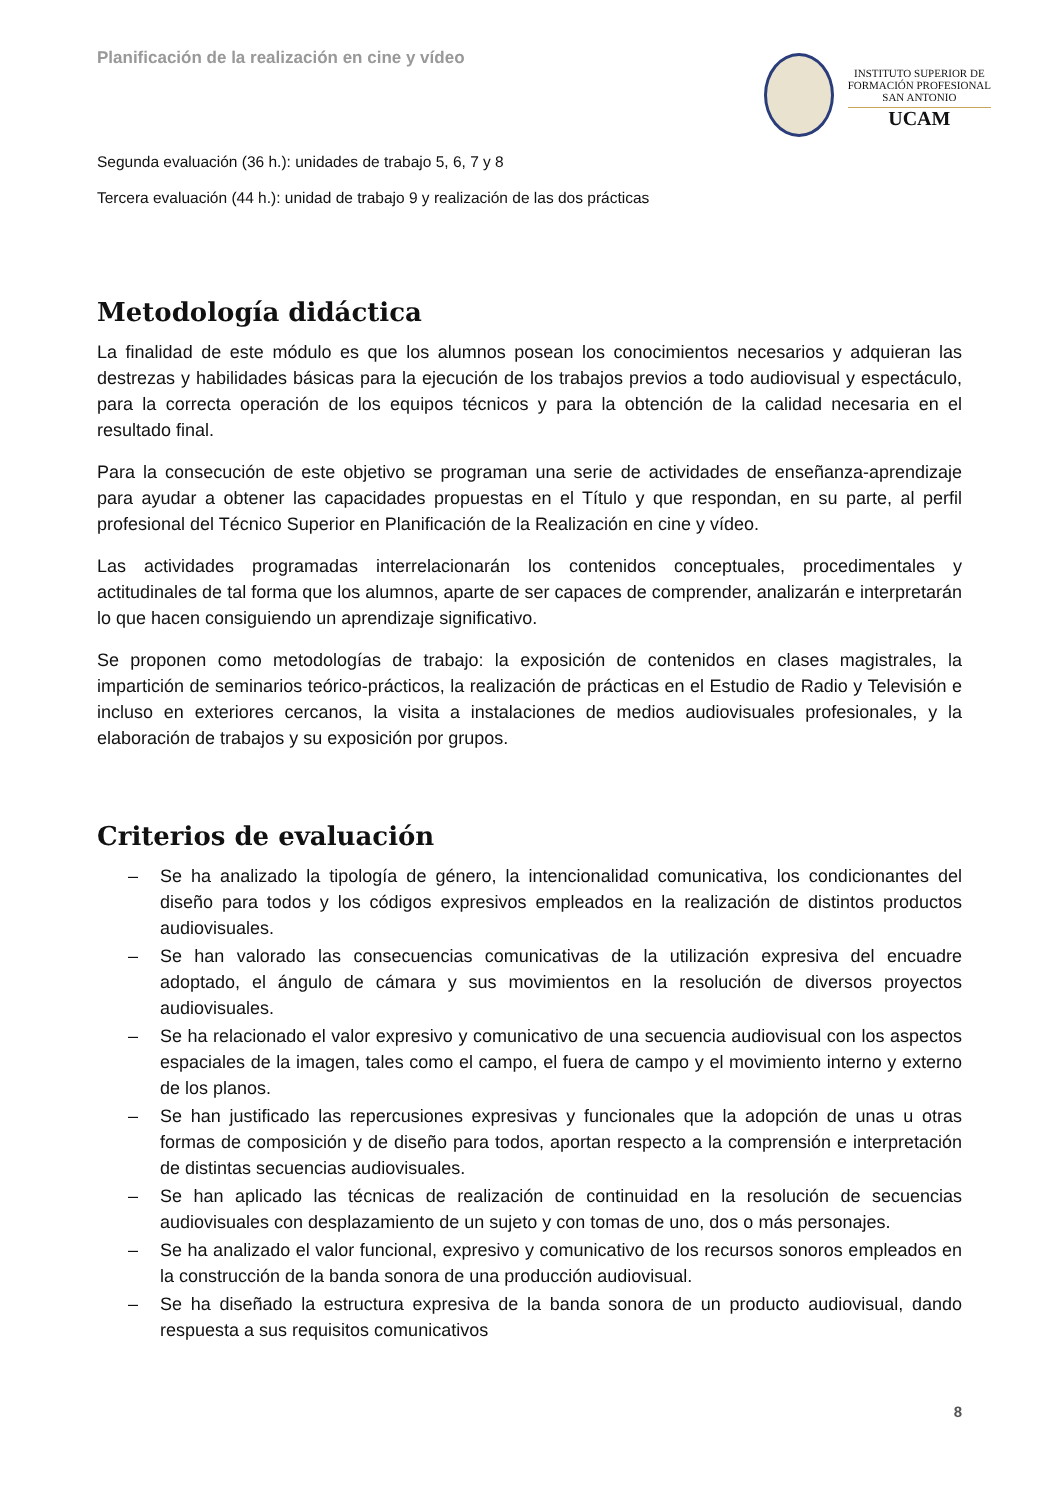Planificación de la realización en cine y vídeo
INSTITUTO SUPERIOR DE
FORMACIÓN PROFESIONAL
SAN ANTONIO
UCAM
Segunda evaluación (36 h.): unidades de trabajo 5, 6, 7 y 8
Tercera evaluación (44 h.): unidad de trabajo 9 y realización de las dos prácticas
Metodología didáctica
La finalidad de este módulo es que los alumnos posean los conocimientos necesarios y adquieran las destrezas y habilidades básicas para la ejecución de los trabajos previos a todo audiovisual y espectáculo, para la correcta operación de los equipos técnicos y para la obtención de la calidad necesaria en el resultado final.
Para la consecución de este objetivo se programan una serie de actividades de enseñanza-aprendizaje para ayudar a obtener las capacidades propuestas en el Título y que respondan, en su parte, al perfil profesional del Técnico Superior en Planificación de la Realización en cine y vídeo.
Las actividades programadas interrelacionarán los contenidos conceptuales, procedimentales y actitudinales de tal forma que los alumnos, aparte de ser capaces de comprender, analizarán e interpretarán lo que hacen consiguiendo un aprendizaje significativo.
Se proponen como metodologías de trabajo: la exposición de contenidos en clases magistrales, la impartición de seminarios teórico-prácticos, la realización de prácticas en el Estudio de Radio y Televisión e incluso en exteriores cercanos, la visita a instalaciones de medios audiovisuales profesionales, y la elaboración de trabajos y su exposición por grupos.
Criterios de evaluación
– Se ha analizado la tipología de género, la intencionalidad comunicativa, los condicionantes del diseño para todos y los códigos expresivos empleados en la realización de distintos productos audiovisuales.
– Se han valorado las consecuencias comunicativas de la utilización expresiva del encuadre adoptado, el ángulo de cámara y sus movimientos en la resolución de diversos proyectos audiovisuales.
– Se ha relacionado el valor expresivo y comunicativo de una secuencia audiovisual con los aspectos espaciales de la imagen, tales como el campo, el fuera de campo y el movimiento interno y externo de los planos.
– Se han justificado las repercusiones expresivas y funcionales que la adopción de unas u otras formas de composición y de diseño para todos, aportan respecto a la comprensión e interpretación de distintas secuencias audiovisuales.
– Se han aplicado las técnicas de realización de continuidad en la resolución de secuencias audiovisuales con desplazamiento de un sujeto y con tomas de uno, dos o más personajes.
– Se ha analizado el valor funcional, expresivo y comunicativo de los recursos sonoros empleados en la construcción de la banda sonora de una producción audiovisual.
– Se ha diseñado la estructura expresiva de la banda sonora de un producto audiovisual, dando respuesta a sus requisitos comunicativos
8